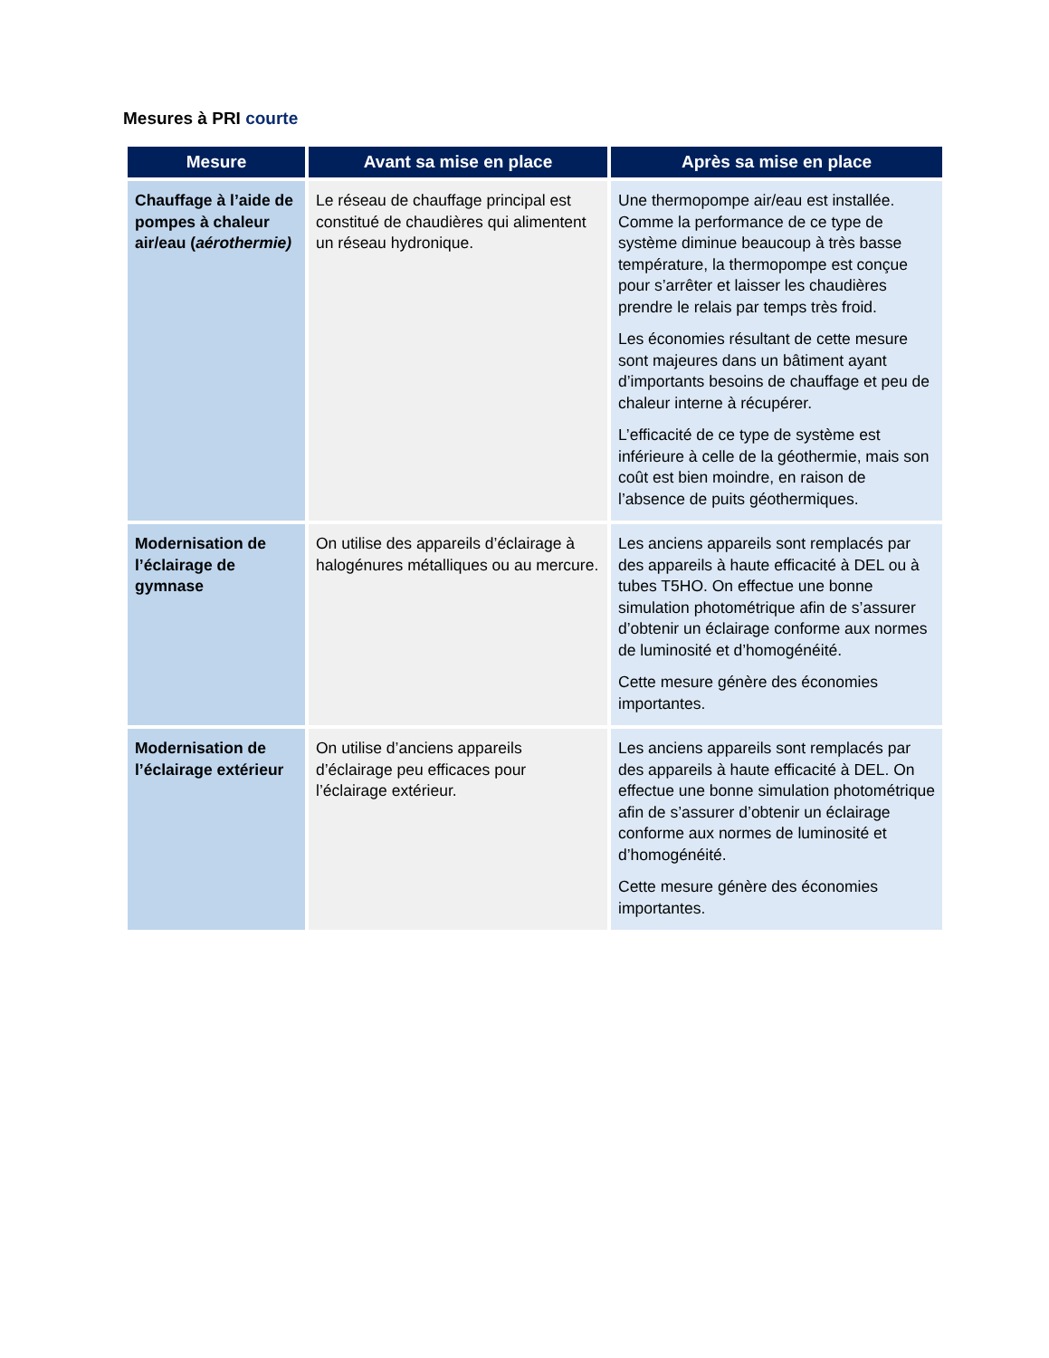Mesures à PRI courte
| Mesure | Avant sa mise en place | Après sa mise en place |
| --- | --- | --- |
| Chauffage à l’aide de pompes à chaleur air/eau ( aérothermie) | Le réseau de chauffage principal est constitué de chaudières qui alimentent un réseau hydronique. | Une thermopompe air/eau est installée. Comme la performance de ce type de système diminue beaucoup à très basse température, la thermopompe est conçue pour s’arrêter et laisser les chaudières prendre le relais par temps très froid. Les économies résultant de cette mesure sont majeures dans un bâtiment ayant d’importants besoins de chauffage et peu de chaleur interne à récupérer. L’efficacité de ce type de système est inférieure à celle de la géothermie, mais son coût est bien moindre, en raison de l’absence de puits géothermiques. |
| Modernisation de l’éclairage de gymnase | On utilise des appareils d’éclairage à halogénures métalliques ou au mercure. | Les anciens appareils sont remplacés par des appareils à haute efficacité à DEL ou à tubes T5HO. On effectue une bonne simulation photométrique afin de s’assurer d’obtenir un éclairage conforme aux normes de luminosité et d’homogénéité. Cette mesure génère des économies importantes. |
| Modernisation de l’éclairage extérieur | On utilise d’anciens appareils d’éclairage peu efficaces pour l’éclairage extérieur. | Les anciens appareils sont remplacés par des appareils à haute efficacité à DEL. On effectue une bonne simulation photométrique afin de s’assurer d’obtenir un éclairage conforme aux normes de luminosité et d’homogénéité. Cette mesure génère des économies importantes. |